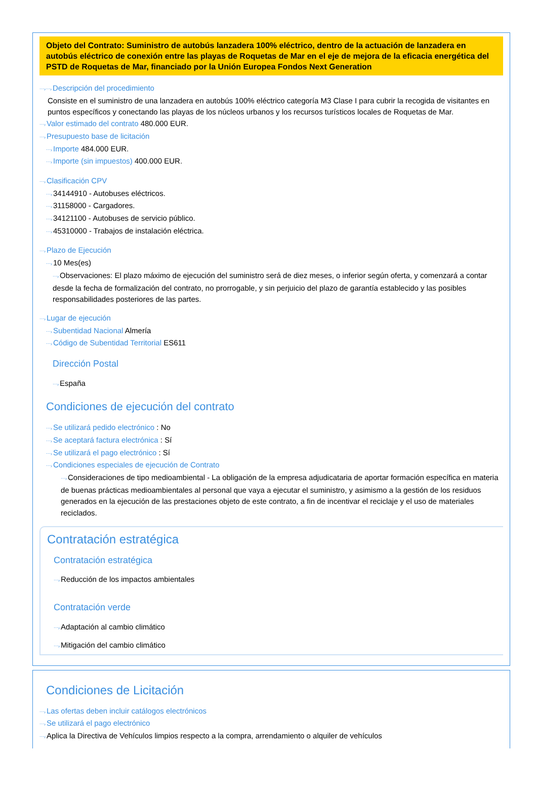Objeto del Contrato: Suministro de autobús lanzadera 100% eléctrico, dentro de la actuación de lanzadera en autobús eléctrico de conexión entre las playas de Roquetas de Mar en el eje de mejora de la eficacia energética del PSTD de Roquetas de Mar, financiado por la Unión Europea Fondos Next Generation
⋯›⋯›Descripción del procedimiento
Consiste en el suministro de una lanzadera en autobús 100% eléctrico categoría M3 Clase I para cubrir la recogida de visitantes en puntos específicos y conectando las playas de los núcleos urbanos y los recursos turísticos locales de Roquetas de Mar.
⋯›Valor estimado del contrato 480.000 EUR.
⋯›Presupuesto base de licitación
⋯›Importe 484.000 EUR.
⋯›Importe (sin impuestos) 400.000 EUR.
⋯›Clasificación CPV
⋯›34144910 - Autobuses eléctricos.
⋯›31158000 - Cargadores.
⋯›34121100 - Autobuses de servicio público.
⋯›45310000 - Trabajos de instalación eléctrica.
⋯›Plazo de Ejecución
⋯›10 Mes(es)
⋯›Observaciones: El plazo máximo de ejecución del suministro será de diez meses, o inferior según oferta, y comenzará a contar desde la fecha de formalización del contrato, no prorrogable, y sin perjuicio del plazo de garantía establecido y las posibles responsabilidades posteriores de las partes.
⋯›Lugar de ejecución
⋯›Subentidad Nacional Almería
⋯›Código de Subentidad Territorial ES611
Dirección Postal
⋯›España
Condiciones de ejecución del contrato
⋯›Se utilizará pedido electrónico : No
⋯›Se aceptará factura electrónica : Sí
⋯›Se utilizará el pago electrónico : Sí
⋯›Condiciones especiales de ejecución de Contrato
⋯›Consideraciones de tipo medioambiental - La obligación de la empresa adjudicataria de aportar formación específica en materia de buenas prácticas medioambientales al personal que vaya a ejecutar el suministro, y asimismo a la gestión de los residuos generados en la ejecución de las prestaciones objeto de este contrato, a fin de incentivar el reciclaje y el uso de materiales reciclados.
Contratación estratégica
Contratación estratégica
⋯›Reducción de los impactos ambientales
Contratación verde
⋯›Adaptación al cambio climático
⋯›Mitigación del cambio climático
Condiciones de Licitación
⋯›Las ofertas deben incluir catálogos electrónicos
⋯›Se utilizará el pago electrónico
⋯›Aplica la Directiva de Vehículos limpios respecto a la compra, arrendamiento o alquiler de vehículos